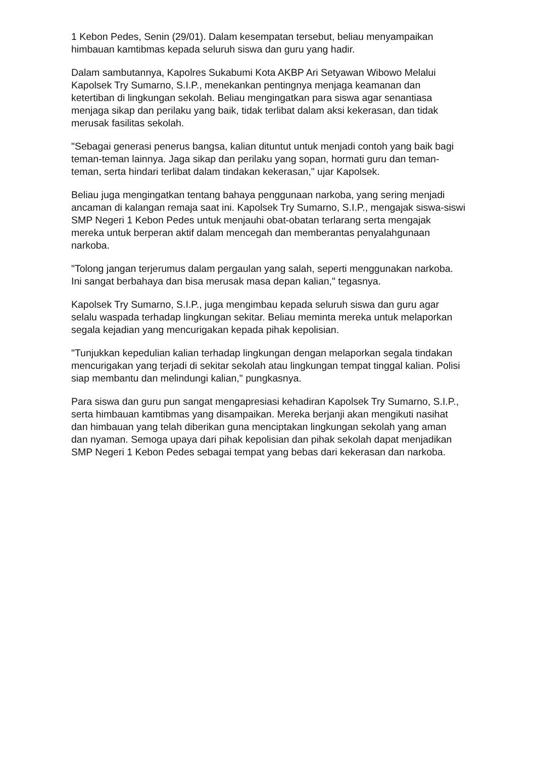1 Kebon Pedes, Senin (29/01). Dalam kesempatan tersebut, beliau menyampaikan himbauan kamtibmas kepada seluruh siswa dan guru yang hadir.
Dalam sambutannya, Kapolres Sukabumi Kota AKBP Ari Setyawan Wibowo Melalui Kapolsek Try Sumarno, S.I.P., menekankan pentingnya menjaga keamanan dan ketertiban di lingkungan sekolah. Beliau mengingatkan para siswa agar senantiasa menjaga sikap dan perilaku yang baik, tidak terlibat dalam aksi kekerasan, dan tidak merusak fasilitas sekolah.
"Sebagai generasi penerus bangsa, kalian dituntut untuk menjadi contoh yang baik bagi teman-teman lainnya. Jaga sikap dan perilaku yang sopan, hormati guru dan teman-teman, serta hindari terlibat dalam tindakan kekerasan," ujar Kapolsek.
Beliau juga mengingatkan tentang bahaya penggunaan narkoba, yang sering menjadi ancaman di kalangan remaja saat ini. Kapolsek Try Sumarno, S.I.P., mengajak siswa-siswi SMP Negeri 1 Kebon Pedes untuk menjauhi obat-obatan terlarang serta mengajak mereka untuk berperan aktif dalam mencegah dan memberantas penyalahgunaan narkoba.
"Tolong jangan terjerumus dalam pergaulan yang salah, seperti menggunakan narkoba. Ini sangat berbahaya dan bisa merusak masa depan kalian," tegasnya.
Kapolsek Try Sumarno, S.I.P., juga mengimbau kepada seluruh siswa dan guru agar selalu waspada terhadap lingkungan sekitar. Beliau meminta mereka untuk melaporkan segala kejadian yang mencurigakan kepada pihak kepolisian.
"Tunjukkan kepedulian kalian terhadap lingkungan dengan melaporkan segala tindakan mencurigakan yang terjadi di sekitar sekolah atau lingkungan tempat tinggal kalian. Polisi siap membantu dan melindungi kalian," pungkasnya.
Para siswa dan guru pun sangat mengapresiasi kehadiran Kapolsek Try Sumarno, S.I.P., serta himbauan kamtibmas yang disampaikan. Mereka berjanji akan mengikuti nasihat dan himbauan yang telah diberikan guna menciptakan lingkungan sekolah yang aman dan nyaman. Semoga upaya dari pihak kepolisian dan pihak sekolah dapat menjadikan SMP Negeri 1 Kebon Pedes sebagai tempat yang bebas dari kekerasan dan narkoba.